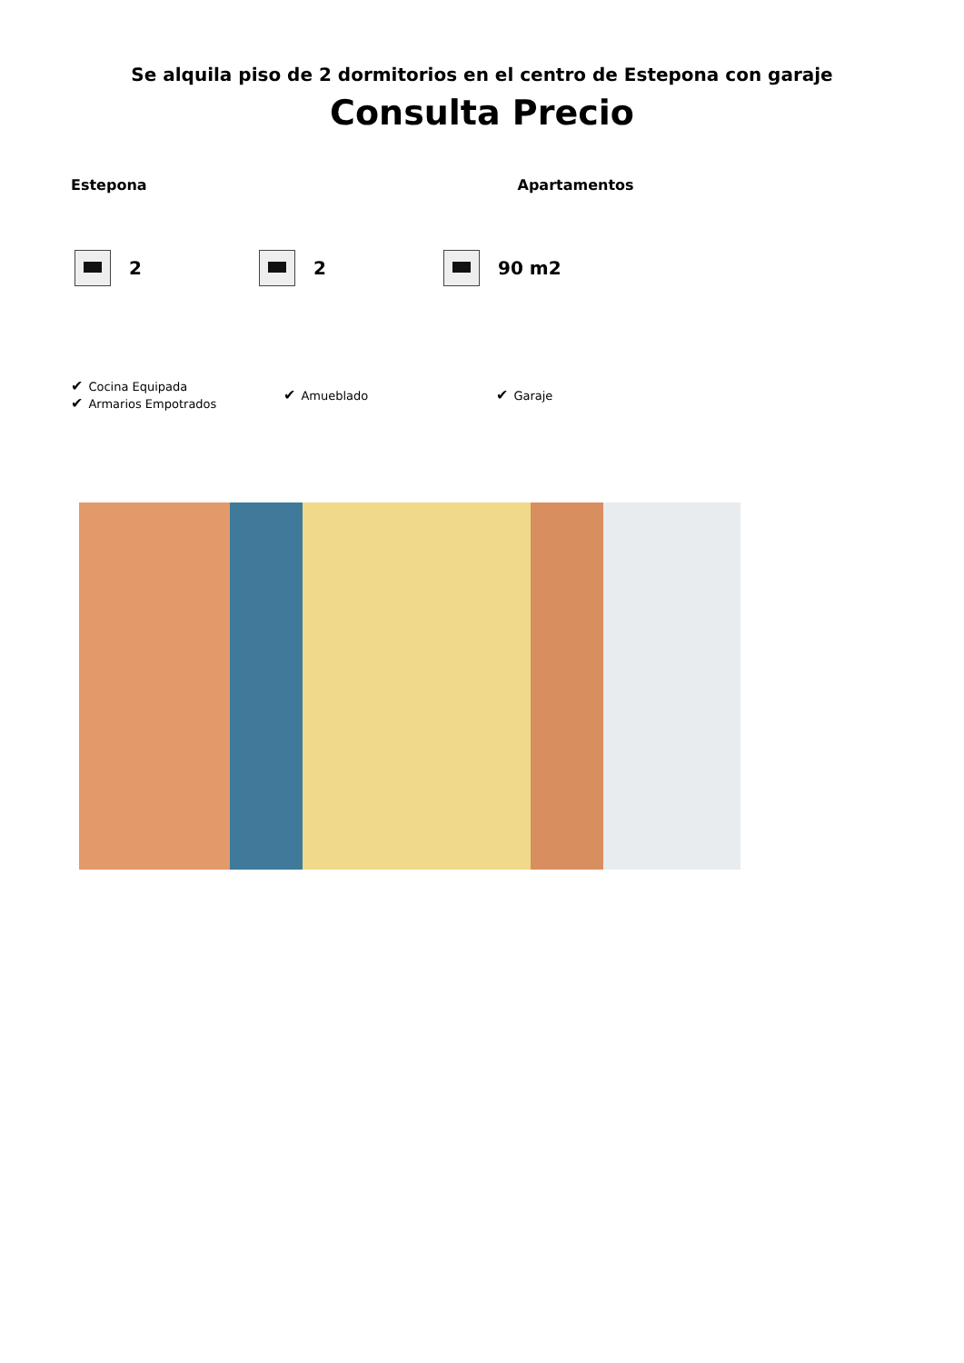Se alquila piso de 2 dormitorios en el centro de Estepona con garaje
Consulta Precio
Estepona Apartamentos
2 2 90 m2
✔ Cocina Equipada
✔ Armarios Empotrados
✔ Amueblado
✔ Garaje